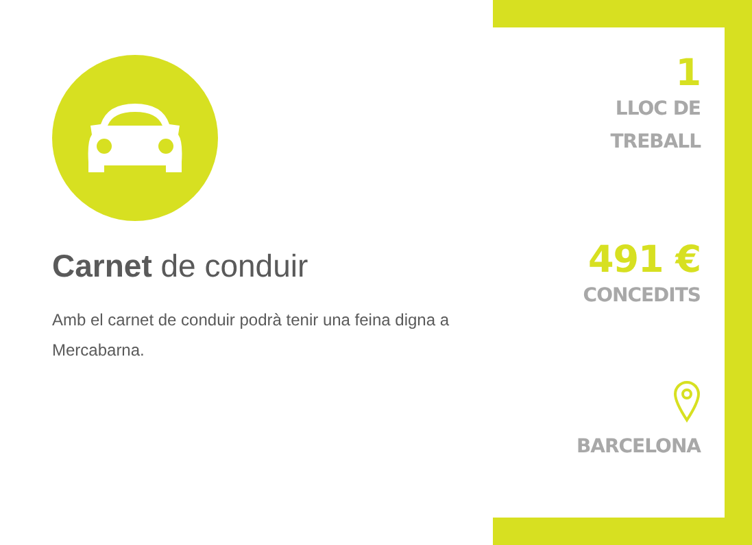Carnet de conduir
Amb el carnet de conduir podrà tenir una feina digna a Mercabarna.
1
LLOC DE
TREBALL
491 €
CONCEDITS
BARCELONA